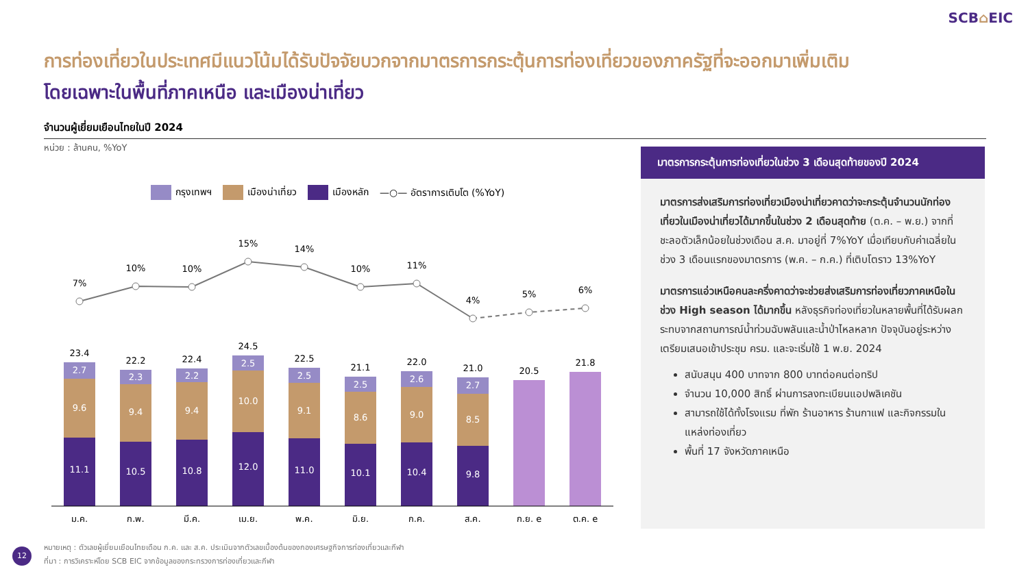SCB⌂EIC
การท่องเที่ยวในประเทศมีแนวโน้มได้รับปัจจัยบวกจากมาตรการกระตุ้นการท่องเที่ยวของภาครัฐที่จะออกมาเพิ่มเติม
โดยเฉพาะในพื้นที่ภาคเหนือ และเมืองน่าเที่ยว
จำนวนผู้เยี่ยมเยือนไทยในปี 2024
หน่วย : ล้านคน, %YoY
กรุงเทพฯ เมืองน่าเที่ยว เมืองหลัก —○— อัตราการเติบโต (%YoY)
7%
10%
10%
15%
14%
10%
11%
4%
5%
6%
2.7
9.6
11.1
2.3
9.4
10.5
2.2
9.4
10.8
2.5
10.0
12.0
2.5
9.1
11.0
2.5
8.6
10.1
2.6
9.0
10.4
2.7
8.5
9.8
23.4
22.2
22.4
24.5
22.5
21.1
22.0
21.0
20.5
21.8
ม.ค.
ก.พ.
มี.ค.
เม.ย.
พ.ค.
มิ.ย.
ก.ค.
ส.ค.
ก.ย. e
ต.ค. e
มาตรการกระตุ้นการท่องเที่ยวในช่วง 3 เดือนสุดท้ายของปี 2024
มาตรการส่งเสริมการท่องเที่ยวเมืองน่าเที่ยวคาดว่าจะกระตุ้นจำนวนนักท่องเที่ยวในเมืองน่าเที่ยวได้มากขึ้นในช่วง 2 เดือนสุดท้าย (ต.ค. – พ.ย.) จากที่ชะลอตัวเล็กน้อยในช่วงเดือน ส.ค. มาอยู่ที่ 7%YoY เมื่อเทียบกับค่าเฉลี่ยในช่วง 3 เดือนแรกของมาตรการ (พ.ค. – ก.ค.) ที่เติบโตราว 13%YoY
มาตรการแอ่วเหนือคนละครึ่งคาดว่าจะช่วยส่งเสริมการท่องเที่ยวภาคเหนือในช่วง High season ได้มากขึ้น หลังธุรกิจท่องเที่ยวในหลายพื้นที่ได้รับผลกระทบจากสถานการณ์น้ำท่วมฉับพลันและน้ำป่าไหลหลาก ปัจจุบันอยู่ระหว่างเตรียมเสนอเข้าประชุม ครม. และจะเริ่มใช้ 1 พ.ย. 2024
สนับสนุน 400 บาทจาก 800 บาทต่อคนต่อทริป
จำนวน 10,000 สิทธิ์ ผ่านการลงทะเบียนแอปพลิเคชัน
สามารถใช้ได้ทั้งโรงแรม ที่พัก ร้านอาหาร ร้านกาแฟ และกิจกรรมในแหล่งท่องเที่ยว
พื้นที่ 17 จังหวัดภาคเหนือ
12
หมายเหตุ : ตัวเลขผู้เยี่ยมเยือนไทยเดือน ก.ค. และ ส.ค. ประเมินจากตัวเลขเบื้องต้นของกองเศรษฐกิจการท่องเที่ยวและกีฬา
ที่มา : การวิเคราะห์โดย SCB EIC จากข้อมูลของกระทรวงการท่องเที่ยวและกีฬา